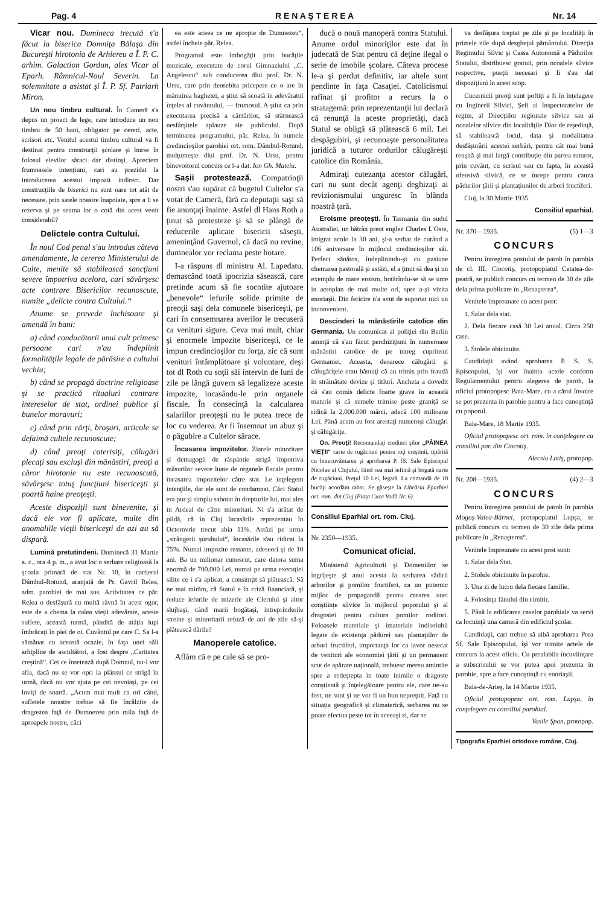Pag. 4 R E N A Ş T E R E A Nr. 14
Vicar nou. Dumineca trecută s'a făcut la biserica Domniţa Bălaşa din Bucureşti hirotonia de Arhiereu a Î. P. C. arhim. Galaction Gordun, ales Vicar al Eparh. Râmnicul-Noul Severin. La solemnitate a asistat şi Î. P. Sf. Patriarh Miron.
Un nou timbru cultural. În Cameră s'a depus un proect de lege, care introduce un nou timbru de 50 bani, obligator pe cereri, acte, scrisori etc. Venitul acestui timbru cultural va fi destinat pentru construcţii şcolare şi burse în folosul elevilor săraci dar distinşi. Apreciem frumoasele intenţiuni, cari au prezidat la introducerea acestui impozit indirect. Dar construcţiile de biserici nu sunt oare tot atât de necesare, prin satele noastre înapoiate, spre a li se rezerva şi pe seama lor o cotă din acest venit considerabil?
Delictele contra Cultului.
În noul Cod penal s'au introdus câteva amendamente, la cererea Ministerului de Culte, menite să stabilească sancţiuni severe împotriva acelora, cari săvârşesc acte contrare Bisericilor recunoscute, numite „delicte contra Cultului.“
Anume se prevede închisoare şi amendă în bani:
a) când conducătorii unui cult primesc persoane cari n'au îndeplinit formalităţile legale de părăsire a cultului vechiu;
b) când se propagă doctrine religioase şi se practică ritualuri contrare intereselor de stat, ordinei publice şi bunelor moravuri;
c) când prin cărţi, broşuri, articole se defaimă cultele recunoscute;
d) când preoţi caterisiţi, călugări plecaţi sau excluşi din mănăstiri, preoţi a căror hirotonie nu este recunoscută, săvârşesc totuş funcţiuni bisericeşti şi poartă haine preoţeşti.
Aceste dispoziţii sunt binevenite, şi dacă ele vor fi aplicate, multe din anomaliile vieţii bisericeşti de azi au să dispară.
Lumină pretutindeni. Duminecă 31 Martie a. c., ora 4 p. m., a avut loc o serbare religioasă la şcoala primară de stat Nr. 10, în cartierul Dâmbul-Rotund, aranjată de Pr. Gavril Relea, adm. parohiei de mai sus. Activitatea ce păr. Relea o desfăşură cu multă râvnă în acest ogor, este de a chema la calea vieţii adevărate, aceste suflete, această turmă, pândită de atâţia lupi îmbrăcaţi în piei de oi. Cuvântul pe care C. Sa l-a sămănat cu această ocazie, în faţa unei săli arhipline de ascultători, a fost despre „Caritatea creştină“. Cei ce însetează după Domnul, nu-l vor afla, dacă nu se vor opri la plânsul ce strigă în urmă, dacă nu vor ajuta pe cei nevoiaşi, pe cei loviţi de soartă. „Acum mai mult ca ori când, sufletele noastre trebue să fie încălzite de dragostea faţă de Dumnezeu prin mila faţă de aproapele nostru, căci
ea este aceea ce ne apropie de Dumnezeu“, astfel încheie păr. Relea.
Programul este îmbogăţit prin bucăţile muzicale, executate de corul Gimnaziului „C. Angelescu“ sub conducerea dlui prof. Dr. N. Ursu, care prin deosebita pricepere ce o are în mânuirea baghetei, a ştiut să scoată în adevăratul înţeles al cuvântului, — frumosul. A ştiut ca prin executarea precisă a cântărilor, să stârnească nesfârşitele aplauze ale publicului. După terminarea programului, păr. Relea, în numele credincioşilor parohiei ort. rom. Dâmbul-Rotund, mulţumeşte dlui prof. Dr. N. Ursu, pentru binevoitorul concurs ce l-a dat. Ion Gh. Mateiu.
Saşii protestează. Compatrioţii nostri s'au supărat că bugetul Cultelor s'a votat de Cameră, fără ca deputaţii saşi să fie anunţaţi înainte. Astfel dl Hans Roth a ţinut să protesteze şi să se plângă de reducerile aplicate bisericii săseşti, ameninţând Guvernul, că dacă nu revine, dumnealor vor reclama peste hotare.
I-a răspuns dl ministru Al. Lapedatu, demascând toată ipocrizia săsească, care pretinde acum să fie socotite ajutoare „benevole“ lefurile solide primite de preoţii saşi dela comunele bisericeşti, pe cari în consemnarea averilor le trecuseră ca venituri sigure. Ceva mai mult, chiar şi enormele impozite bisericeşti, ce le impun credincioşilor cu forţa, zic că sunt venituri întâmplătoare şi voluntare, deşi tot dl Roth cu soţii săi intervin de luni de zile pe lângă guvern să legalizeze aceste impozite, incasându-le prin organele fiscale. În consecinţă la calcularea salariilor preoţeşti nu le putea trece de loc cu vederea. Ar fi însemnat un abuz şi o păgubire a Cultelor sărace.
Încasarea impozitelor. Ziarele minoritare şi demagogii de răspântie strigă împotriva măsurilor severe luate de organele fiscale pentru încasarea impozitelor către stat. Le înţelegem intenţiile, dar ele sunt de condamnat. Căci Statul era pur şi simplu sabotat în drepturile lui, mai ales în Ardeal de către minoritari. Ni s'a arătat de pildă, că în Cluj încasările reprezentau în Octomvrie trecut abia 11%. Astăzi pe urma „strângerii şurubului“, încasările s'au ridicat la 75%. Numai impozite restante, adeseori şi de 10 ani. Ba un milionar cunoscut, care datora suma enormă de 700.000 Lei, numai pe urma execuţiei silite ce i s'a aplicat, a consimţit să plătească. Să ne mai mirăm, că Statul e în criză financiară, şi reduce lefurile de mizerie ale Clerului şi altor slujbaşi, când marii bogătaşi, intreprinderile streine şi minoritarii refuză de ani de zile să-şi plătească dările?
Manoperele catolice.
Aflăm că e pe cale să se pro-
ducă o nouă manoperă contra Statului. Anume ordul minoriţilor este dat în judecată de Stat pentru că deţine ilegal o serie de imobile şcolare. Câteva procese le-a şi perdut definitiv, iar altele sunt pendinte în faţa Casaţiei. Catolicismul rafinat şi profitor a recurs la o stratagemă: prin reprezentanţii lui declară că renunţă la aceste proprietăţi, dacă Statul se obligă să plătească 6 mil. Lei despăgubiri, şi recunoaşte personalitatea juridică a tuturor ordurilor călugăreşti catolice din România.
Admiraţi cutezanţa acestor călugări, cari nu sunt decât agenţi deghizaţi ai revizionismului unguresc în blânda noastră ţară.
Eroisme preoţeşti. În Tasmania din sudul Australiei, un bătrân preot englez Charles L'Oste, imigrat acolo la 30 ani, şi-a serbat de curând a 106 aniversare în mijlocul credincioşilor săi. Perfect sănătos, îndeplinindu-şi cu pasiune chemarea pastorală şi astăzi, el a ţinut să dea şi un exemplu de mare eroism, hotărîndu-se să se urce în aeroplan de mai multe ori, spre a-şi vizita enoriaşii. Din fericire n'a avut de suportat nici un inconvenient.
Descinderi la mănăstirile catolice din Germania. Un comunicat al poliţiei din Berlin anunţă că s'au făcut perchiziţiuni în numeroase mănăstiri catolice de pe întreg cuprinsul Germaniei. Aceasta, deoarece călugării şi călugăriţele erau bănuiţi că au trimis prin fraudă în străinătate devize şi titluri. Ancheta a dovedit că s'au comis delicte foarte grave în această materie şi că sumele trimise peste graniţă se ridică la 2,000.000 mărci, adecă 100 milioane Lei. Până acum au fost arestaţi numeroşi călugări şi călugăriţe.
On. Preoţi! Recomandaţi credinci şilor „PÂINEA VIEŢII“ carte de rugăciuni pentru toţi creştinii, tipărită cu binecuvântarea şi aprobarea P. fS. Sale Episcopul Nicolae al Clujului, fiind cea mai ieftină şi bogată carte de rugăciuni. Preţul 30 Lei, legată. La comandă de 10 bucăţi acordăm rabat. Se găseşte la Librăria Eparhiei ort. rom. din Cluj (Piaţa Cuza Vodă Nr. 6).
Consiliul Eparhial ort. rom. Cluj.
Nr. 2350—1935.
Comunicat oficial.
Ministerul Agriculturii şi Domeniilor se îngrijeşte şi anul acesta la serbarea sădirii arborilor şi pomilor fructiferi, ca un puternic mijloc de propagandă pentru crearea unei conştiinţe silvice în mijlocul poporului şi al dragostei pentru cultura pomilor roditori. Foloasele materiale şi imateriale indisolubil legate de existenţa pădurei sau plantaţiilor de arbori fructiferi, importanţa lor ca izvor nesecat de venituri ale economiei ţării şi un permanent scut de apărare naţională, trebuesc mereu amintite spre a redeştepta în toate inimile o dragoste conştientă şi înţelegătoare pentru ele, care ne-au fost, ne sunt şi ne vor fi un bun nepreţuit. Faţă cu situaţia geografică şi climaterică, serbarea nu se poate efectua peste tot în aceeaşi zi, dar se
va desfăşura treptat pe zile şi pe localităţi în primele zile după desgheţul pământului. Direcţia Regimului Silvic şi Cassa Autonomă a Pădurilor Statului, distribuesc gratuit, prin ocoalele silvice respective, pueţii necesari şi li s'au dat dispoziţiuni în acest scop.
Cucernicii preoţi sunt poftiţi a fi în înţelegere cu Inginerii Silvici, Şefi ai Inspectoratelor de regim, al Direcţiilor regionale silvice sau ai ocoalelor silvice din localităţile Dlor de reşedinţă, să stabilească locul, data şi modalitatea desfăşurării acestei serbări, pentru cât mai bună reuşită şi mai largă contribuţie din partea tuturor, prin cuvânt, cu scrisul sau cu fapta, în această ofensivă silvică, ce se începe pentru cauza pădurilor ţării şi plantaţiunilor de arbori fructiferi.
Cluj, la 30 Martie 1935.
Consiliul eparhial.
Nr. 370—1935. (5) 1—3
CONCURS
Pentru întregirea postului de paroh în parohia de cl. III. Ciocotiş, protopopiatul Cetatea-de-peatră, se publică concurs cu termen de 30 de zile dela prima publicare în „Renaşterea“.
Venitele împreunate cu acest post:
1. Salar dela stat.
2. Dela fiecare casă 30 Lei anual. Circa 250 case.
3. Stolele obicinuite.
Candidaţii având aprobarea P. S. S. Episcopului, îşi vor înainta actele conform Regulamentului pentru alegerea de paroh, la oficiul protopopesc Baia-Mare, cu a cărui învoire se pot prezenta în parohie pentru a face cunoştinţă cu poporul.
Baia-Mare, 18 Martie 1935.
Oficiul protopopesc ort. rom. în conţelegere cu consiliul par. din Ciocotiş.
Alecsiu Latiş, protopop.
Nr. 208—1935. (4) 2—3
CONCURS
Pentru întregirea postului de paroh în parohia Mogoş-Valea-Bârnei, protopopiatul Lupşa, se publică concurs cu termen de 30 zile dela prima publicare în „Renaşterea“.
Venitele împreunate cu acest post sunt:
1. Salar dela Stat.
2. Stolele obicinuite în parohie.
3. Una zi de lucru dela fiecare familie.
4. Folosinţa fânului din cimitir.
5. Până la edificarea caselor parohiale va servi ca locuinţă una cameră din edificiul şcolar.
Candidaţii, cari trebue să aibă aprobarea Prea Sf. Sale Episcopului, îşi vor trimite actele de concurs la acest oficiu. Cu prealabila încuviinţare a subscrisului se vor putea apoi prezenta în parohie, spre a face cunoştinţă cu enoriaşii.
Baia-de-Arieş, la 14 Martie 1935.
Oficiul protopopesc ort. rom. Lupşa, în conţelegere cu consiliul parohial.
Vasile Şpan, protopop.
Tipografia Eparhiei ortodoxe române, Cluj.